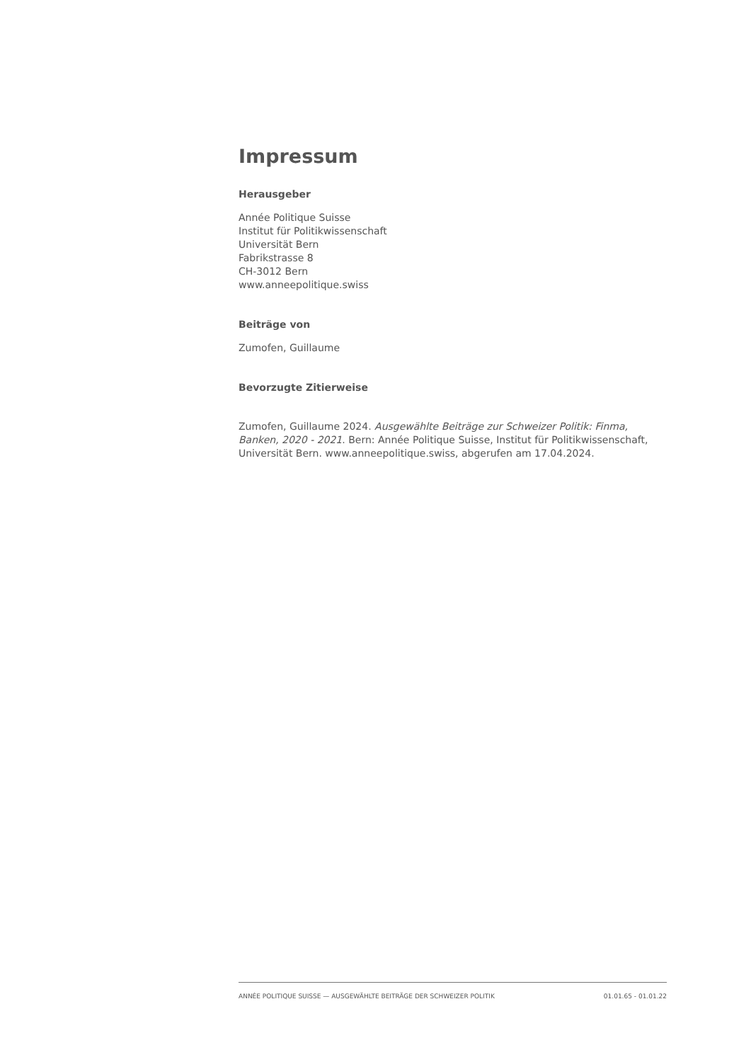Impressum
Herausgeber
Année Politique Suisse
Institut für Politikwissenschaft
Universität Bern
Fabrikstrasse 8
CH-3012 Bern
www.anneepolitique.swiss
Beiträge von
Zumofen, Guillaume
Bevorzugte Zitierweise
Zumofen, Guillaume 2024. Ausgewählte Beiträge zur Schweizer Politik: Finma, Banken, 2020 - 2021. Bern: Année Politique Suisse, Institut für Politikwissenschaft, Universität Bern. www.anneepolitique.swiss, abgerufen am 17.04.2024.
ANNÉE POLITIQUE SUISSE — AUSGEWÄHLTE BEITRÄGE DER SCHWEIZER POLITIK 01.01.65 - 01.01.22